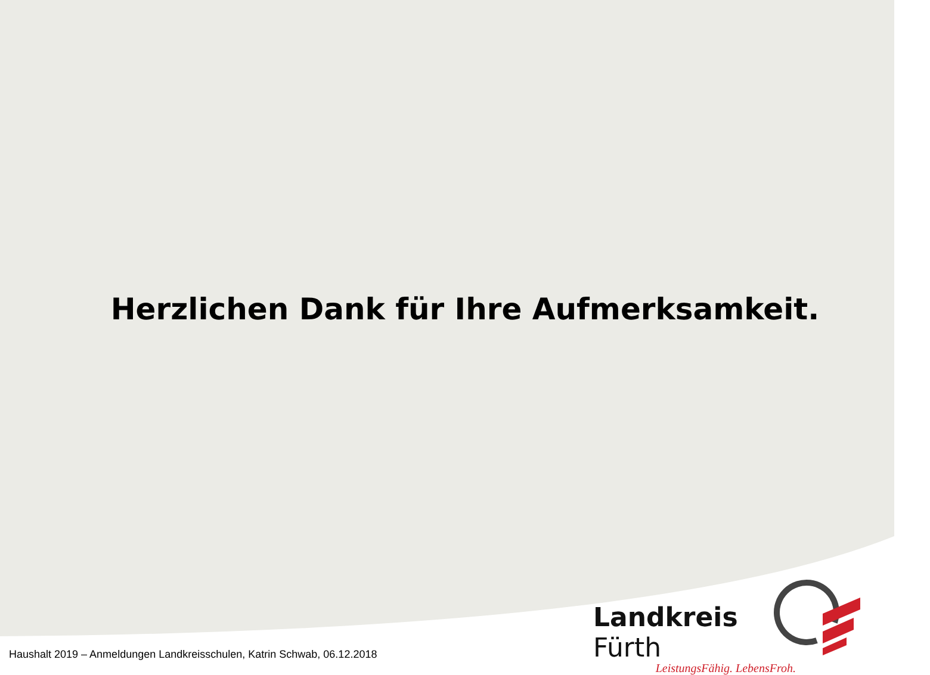Herzlichen Dank für Ihre Aufmerksamkeit.
Landkreis Fürth
LeistungsFähig. LebensFroh.
Haushalt 2019 – Anmeldungen Landkreisschulen, Katrin Schwab, 06.12.2018